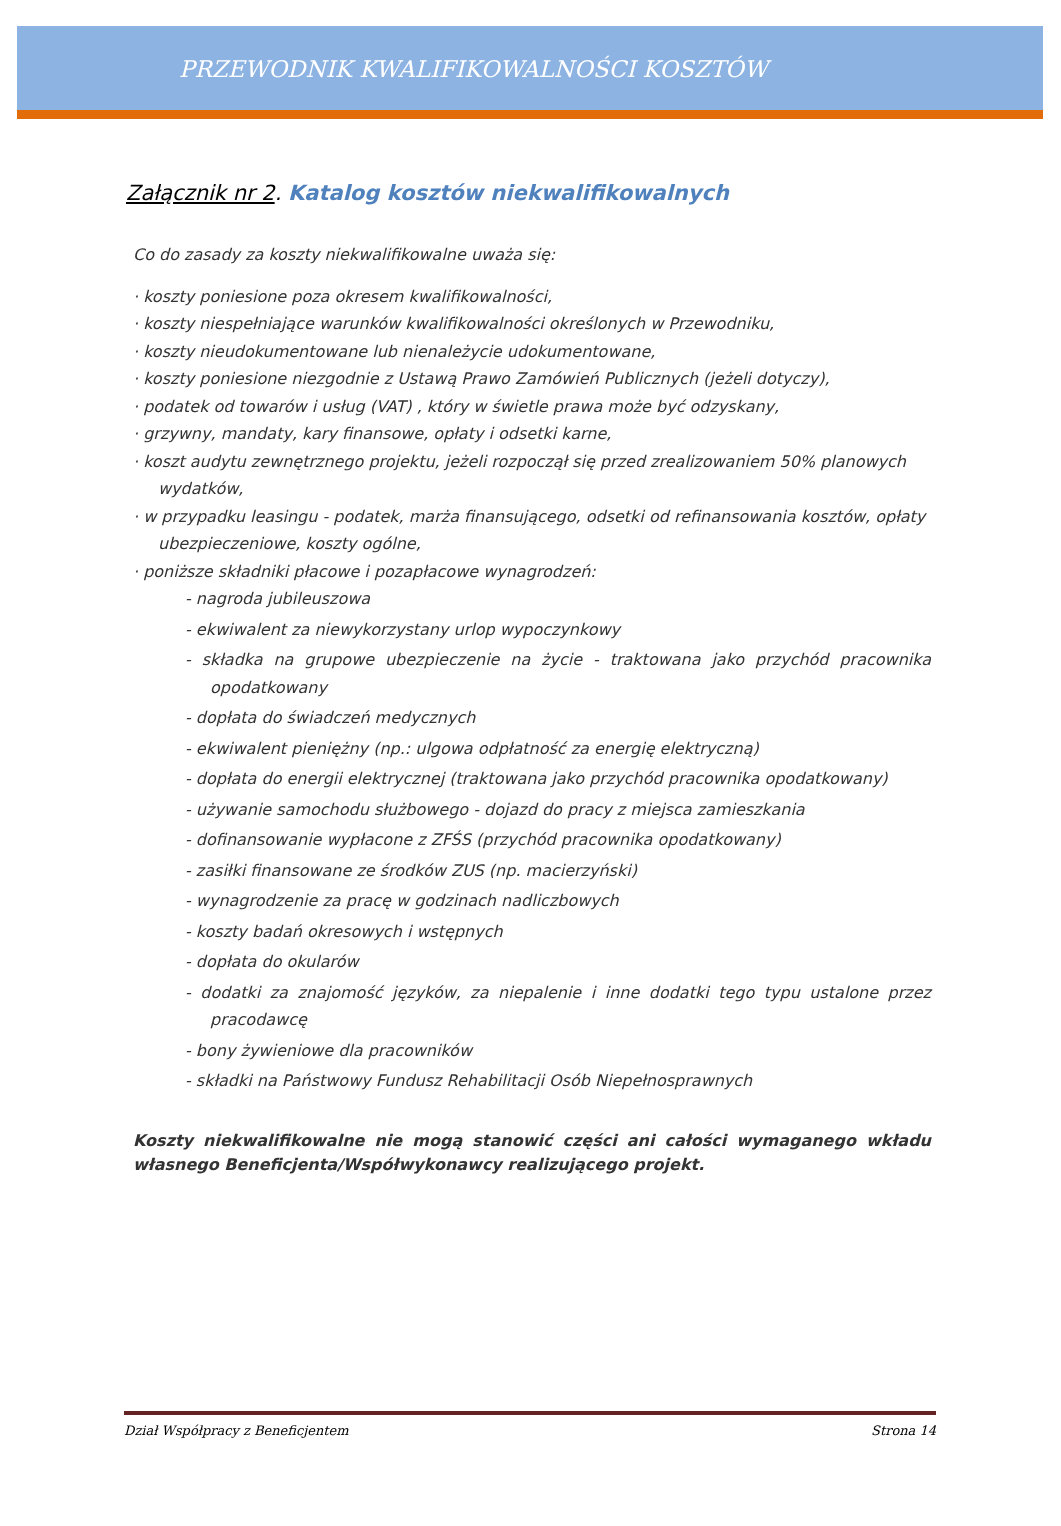PRZEWODNIK KWALIFIKOWALNOŚCI KOSZTÓW
Załącznik nr 2. Katalog kosztów niekwalifikowalnych
Co do zasady za koszty niekwalifikowalne uważa się:
· koszty poniesione poza okresem kwalifikowalności,
· koszty niespełniające warunków kwalifikowalności określonych w Przewodniku,
· koszty nieudokumentowane lub nienależycie udokumentowane,
· koszty poniesione niezgodnie z Ustawą Prawo Zamówień Publicznych (jeżeli dotyczy),
· podatek od towarów i usług (VAT) , który w świetle prawa może być odzyskany,
· grzywny, mandaty, kary finansowe, opłaty i odsetki karne,
· koszt audytu zewnętrznego projektu, jeżeli rozpoczął się przed zrealizowaniem 50% planowych wydatków,
· w przypadku leasingu - podatek, marża finansującego, odsetki od refinansowania kosztów, opłaty ubezpieczeniowe, koszty ogólne,
· poniższe składniki płacowe i pozapłacowe wynagrodzeń:
- nagroda jubileuszowa
- ekwiwalent za niewykorzystany urlop wypoczynkowy
- składka na grupowe ubezpieczenie na życie - traktowana jako przychód pracownika opodatkowany
- dopłata do świadczeń medycznych
- ekwiwalent pieniężny (np.: ulgowa odpłatność za energię elektryczną)
- dopłata do energii elektrycznej (traktowana jako przychód pracownika opodatkowany)
- używanie samochodu służbowego - dojazd do pracy z miejsca zamieszkania
- dofinansowanie wypłacone z ZFŚS (przychód pracownika opodatkowany)
- zasiłki finansowane ze środków ZUS (np. macierzyński)
- wynagrodzenie za pracę w godzinach nadliczbowych
- koszty badań okresowych i wstępnych
- dopłata do okularów
- dodatki za znajomość języków, za niepalenie i inne dodatki tego typu ustalone przez pracodawcę
- bony żywieniowe dla pracowników
- składki na Państwowy Fundusz Rehabilitacji Osób Niepełnosprawnych
Koszty niekwalifikowalne nie mogą stanowić części ani całości wymaganego wkładu własnego Beneficjenta/Współwykonawcy realizującego projekt.
Dział Współpracy z Beneficjentem Strona 14